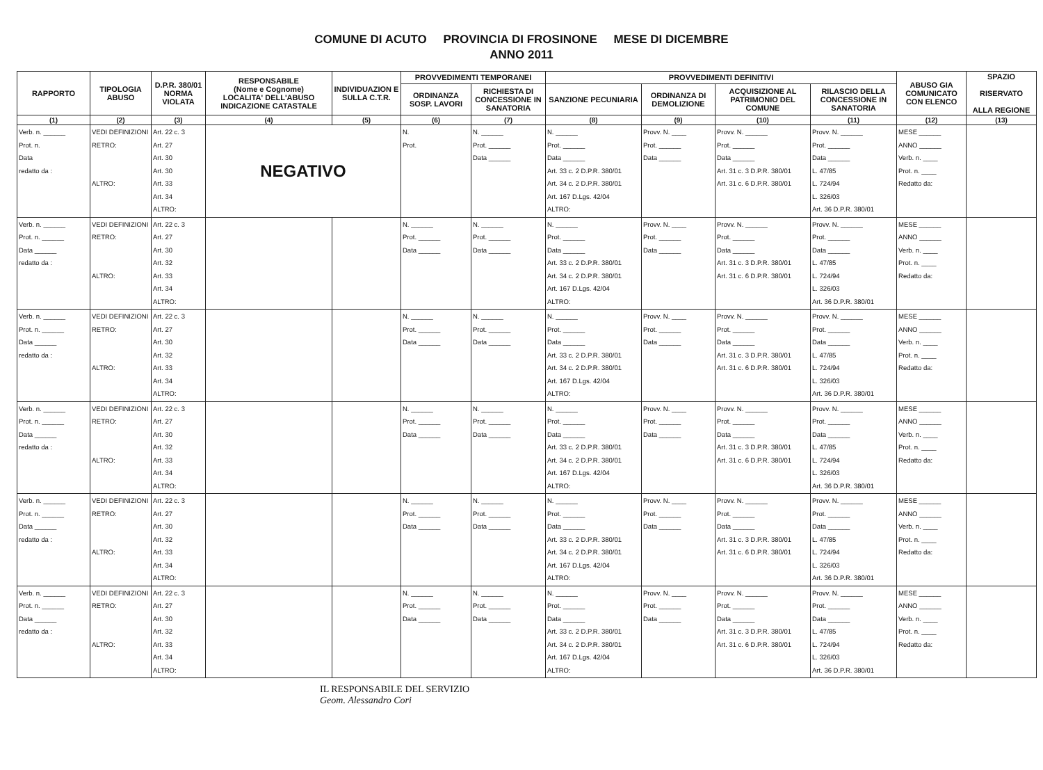COMUNE DI ACUTO PROVINCIA DI FROSINONE MESE DI DICEMBRE
ANNO 2011
| RAPPORTO | TIPOLOGIA ABUSO | D.P.R. 380/01 NORMA VIOLATA | RESPONSABILE (Nome e Cognome) LOCALITA' DELL'ABUSO INDICAZIONE CATASTALE | INDIVIDUAZION E SULLA C.T.R. | PROVVEDIMENTI TEMPORANEI | | PROVVEDIMENTI DEFINITIVI | | | | ABUSO GIA COMUNICATO CON ELENCO | SPAZIO RISERVATO ALLA REGIONE |
| --- | --- | --- | --- | --- | --- | --- | --- | --- | --- | --- | --- | --- |
| | | | | | ORDINANZA SOSP. LAVORI | RICHIESTA DI CONCESSIONE IN SANATORIA | SANZIONE PECUNIARIA | ORDINANZA DI DEMOLIZIONE | ACQUISIZIONE AL PATRIMONIO DEL COMUNE | RILASCIO DELLA CONCESSIONE IN SANATORIA | | |
| (1) | (2) | (3) | (4) | (5) | (6) | (7) | (8) | (9) | (10) | (11) | (12) | (13) |
| Verb. n. ______ Prot. n. Data redatto da : | VEDI DEFINIZIONI RETRO: ALTRO: | Art. 22 c. 3 Art. 27 Art. 30 Art. 30 Art. 33 Art. 34 ALTRO: | NEGATIVO | | N. Prot. | N. ______ Prot. ______ Data ______ | N. ______ Prot. ______ Data ______ Art. 33 c. 2 D.P.R. 380/01 Art. 34 c. 2 D.P.R. 380/01 Art. 167 D.Lgs. 42/04 ALTRO: | Provv. N. ____ Prot. ______ Data ______ | Provv. N. ______ Prot. ______ Data ______ Art. 31 c. 3 D.P.R. 380/01 Art. 31 c. 6 D.P.R. 380/01 | Provv. N. ______ Prot. ______ Data ______ L. 47/85 L. 724/94 L. 326/03 Art. 36 D.P.R. 380/01 | MESE ______ ANNO ______ Verb. n. ____ Prot. n. ____ Redatto da: | |
| Verb. n. ______ Prot. n. ______ Data ______ redatto da : | VEDI DEFINIZIONI RETRO: ALTRO: | Art. 22 c. 3 Art. 27 Art. 30 Art. 32 Art. 33 Art. 34 ALTRO: | | | N. ______ Prot. ______ Data ______ | N. ______ Prot. ______ Data ______ | N. ______ Prot. ______ Data ______ Art. 33 c. 2 D.P.R. 380/01 Art. 34 c. 2 D.P.R. 380/01 Art. 167 D.Lgs. 42/04 ALTRO: | Provv. N. ____ Prot. ______ Data ______ | Provv. N. ______ Prot. ______ Data ______ Art. 31 c. 3 D.P.R. 380/01 Art. 31 c. 6 D.P.R. 380/01 | Provv. N. ______ Prot. ______ Data ______ L. 47/85 L. 724/94 L. 326/03 Art. 36 D.P.R. 380/01 | MESE ______ ANNO ______ Verb. n. ____ Prot. n. ____ Redatto da: | |
| Verb. n. ______ Prot. n. ______ Data ______ redatto da : | VEDI DEFINIZIONI RETRO: ALTRO: | Art. 22 c. 3 Art. 27 Art. 30 Art. 32 Art. 33 Art. 34 ALTRO: | | | N. ______ Prot. ______ Data ______ | N. ______ Prot. ______ Data ______ | N. ______ Prot. ______ Data ______ Art. 33 c. 2 D.P.R. 380/01 Art. 34 c. 2 D.P.R. 380/01 Art. 167 D.Lgs. 42/04 ALTRO: | Provv. N. ____ Prot. ______ Data ______ | Provv. N. ______ Prot. ______ Data ______ Art. 31 c. 3 D.P.R. 380/01 Art. 31 c. 6 D.P.R. 380/01 | Provv. N. ______ Prot. ______ Data ______ L. 47/85 L. 724/94 L. 326/03 Art. 36 D.P.R. 380/01 | MESE ______ ANNO ______ Verb. n. ____ Prot. n. ____ Redatto da: | |
| Verb. n. ______ Prot. n. ______ Data ______ redatto da : | VEDI DEFINIZIONI RETRO: ALTRO: | Art. 22 c. 3 Art. 27 Art. 30 Art. 32 Art. 33 Art. 34 ALTRO: | | | N. ______ Prot. ______ Data ______ | N. ______ Prot. ______ Data ______ | N. ______ Prot. ______ Data ______ Art. 33 c. 2 D.P.R. 380/01 Art. 34 c. 2 D.P.R. 380/01 Art. 167 D.Lgs. 42/04 ALTRO: | Provv. N. ____ Prot. ______ Data ______ | Provv. N. ______ Prot. ______ Data ______ Art. 31 c. 3 D.P.R. 380/01 Art. 31 c. 6 D.P.R. 380/01 | Provv. N. ______ Prot. ______ Data ______ L. 47/85 L. 724/94 L. 326/03 Art. 36 D.P.R. 380/01 | MESE ______ ANNO ______ Verb. n. ____ Prot. n. ____ Redatto da: | |
| Verb. n. ______ Prot. n. ______ Data ______ redatto da : | VEDI DEFINIZIONI RETRO: ALTRO: | Art. 22 c. 3 Art. 27 Art. 30 Art. 32 Art. 33 Art. 34 ALTRO: | | | N. ______ Prot. ______ Data ______ | N. ______ Prot. ______ Data ______ | N. ______ Prot. ______ Data ______ Art. 33 c. 2 D.P.R. 380/01 Art. 34 c. 2 D.P.R. 380/01 Art. 167 D.Lgs. 42/04 ALTRO: | Provv. N. ____ Prot. ______ Data ______ | Provv. N. ______ Prot. ______ Data ______ Art. 31 c. 3 D.P.R. 380/01 Art. 31 c. 6 D.P.R. 380/01 | Provv. N. ______ Prot. ______ Data ______ L. 47/85 L. 724/94 L. 326/03 Art. 36 D.P.R. 380/01 | MESE ______ ANNO ______ Verb. n. ____ Prot. n. ____ Redatto da: | |
| Verb. n. ______ Prot. n. ______ Data ______ redatto da : | VEDI DEFINIZIONI RETRO: ALTRO: | Art. 22 c. 3 Art. 27 Art. 30 Art. 32 Art. 33 Art. 34 ALTRO: | | | N. ______ Prot. ______ Data ______ | N. ______ Prot. ______ Data ______ | N. ______ Prot. ______ Data ______ Art. 33 c. 2 D.P.R. 380/01 Art. 34 c. 2 D.P.R. 380/01 Art. 167 D.Lgs. 42/04 ALTRO: | Provv. N. ____ Prot. ______ Data ______ | Provv. N. ______ Prot. ______ Data ______ Art. 31 c. 3 D.P.R. 380/01 Art. 31 c. 6 D.P.R. 380/01 | Provv. N. ______ Prot. ______ Data ______ L. 47/85 L. 724/94 L. 326/03 Art. 36 D.P.R. 380/01 | MESE ______ ANNO ______ Verb. n. ____ Prot. n. ____ Redatto da: | |
IL RESPONSABILE DEL SERVIZIO
Geom. Alessandro Cori